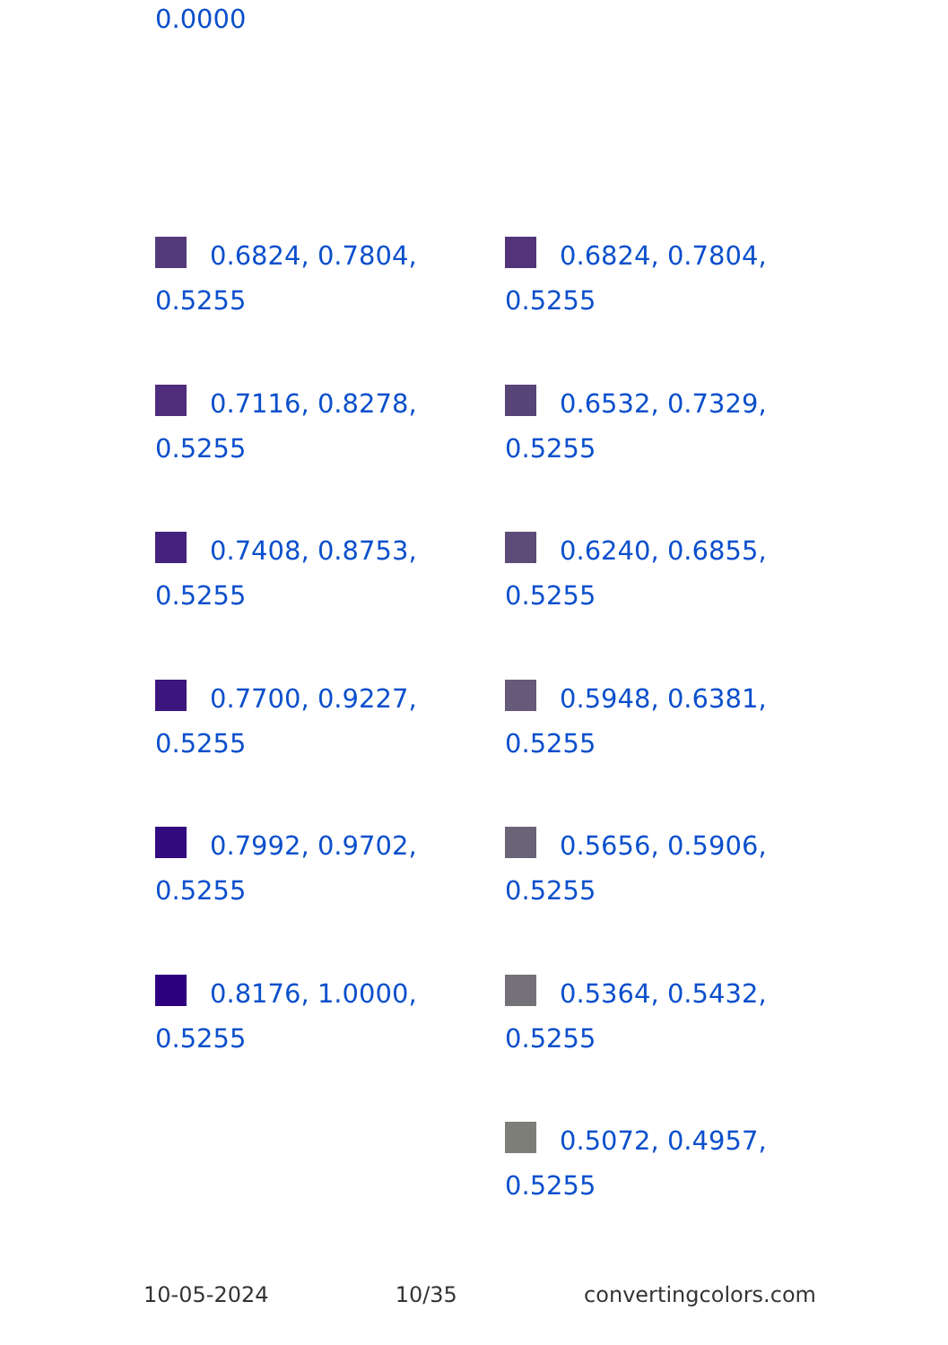0.0000
0.6824, 0.7804, 0.5255
0.6824, 0.7804, 0.5255
0.7116, 0.8278, 0.5255
0.6532, 0.7329, 0.5255
0.7408, 0.8753, 0.5255
0.6240, 0.6855, 0.5255
0.7700, 0.9227, 0.5255
0.5948, 0.6381, 0.5255
0.7992, 0.9702, 0.5255
0.5656, 0.5906, 0.5255
0.8176, 1.0000, 0.5255
0.5364, 0.5432, 0.5255
0.5072, 0.4957, 0.5255
10-05-2024 10/35 convertingcolors.com